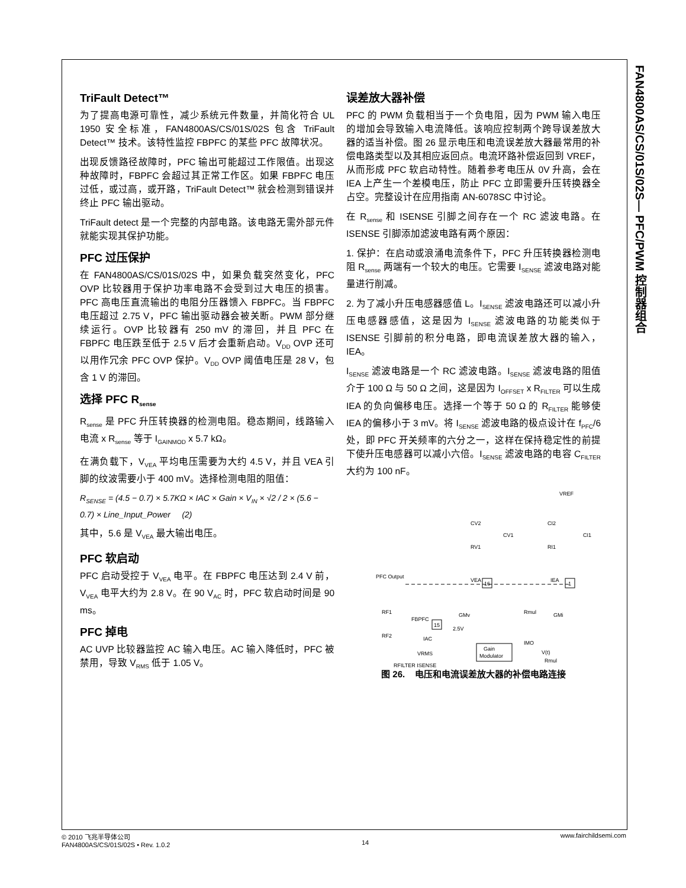FAN4800AS/CS/01S/02S— PFC/PWM 控制器组合
TriFault Detect™
为了提高电源可靠性，减少系统元件数量，并简化符合 UL 1950 安全标准，FAN4800AS/CS/01S/02S 包含 TriFault Detect™ 技术。该特性监控 FBPFC 的某些 PFC 故障状况。
出现反馈路径故障时，PFC 输出可能超过工作限值。出现这种故障时，FBPFC 会超过其正常工作区。如果 FBPFC 电压过低，或过高，或开路，TriFault Detect™ 就会检测到错误并终止 PFC 输出驱动。
TriFault detect 是一个完整的内部电路。该电路无需外部元件就能实现其保护功能。
PFC 过压保护
在 FAN4800AS/CS/01S/02S 中，如果负载突然变化，PFC OVP 比较器用于保护功率电路不会受到过大电压的损害。PFC 高电压直流输出的电阻分压器馈入 FBPFC。当 FBPFC 电压超过 2.75 V，PFC 输出驱动器会被关断。PWM 部分继续运行。OVP 比较器有 250 mV 的滞回，并且 PFC 在 FBPFC 电压跌至低于 2.5 V 后才会重新启动。V<sub>DD</sub> OVP 还可以用作冗余 PFC OVP 保护。V<sub>DD</sub> OVP 阈值电压是 28 V，包含 1 V 的滞回。
选择 PFC R<sub>sense</sub>
R<sub>sense</sub> 是 PFC 升压转换器的检测电阻。稳态期间，线路输入电流 x R<sub>sense</sub> 等于 I<sub>GAINMOD</sub> x 5.7 kΩ。
在满负载下，V<sub>VEA</sub> 平均电压需要为大约 4.5 V，并且 VEA 引脚的纹波需要小于 400 mV。选择检测电阻的阻值：
R<sub>SENSE</sub> = (4.5 − 0.7) × 5.7KΩ × IAC × Gain × V<sub>IN</sub> × √2 / 2 × (5.6 − 0.7) × Line_Input_Power (2)
其中，5.6 是 V<sub>VEA</sub> 最大输出电压。
PFC 软启动
PFC 启动受控于 V<sub>VEA</sub> 电平。在 FBPFC 电压达到 2.4 V 前，V<sub>VEA</sub> 电平大约为 2.8 V。在 90 V<sub>AC</sub> 时，PFC 软启动时间是 90 ms。
PFC 掉电
AC UVP 比较器监控 AC 输入电压。AC 输入降低时，PFC 被禁用，导致 V<sub>RMS</sub> 低于 1.05 V。
误差放大器补偿
PFC 的 PWM 负载相当于一个负电阻，因为 PWM 输入电压的增加会导致输入电流降低。该响应控制两个跨导误差放大器的适当补偿。图 26 显示电压和电流误差放大器最常用的补偿电路类型以及其相应返回点。电流环路补偿返回到 VREF，从而形成 PFC 软启动特性。随着参考电压从 0V 升高，会在 IEA 上产生一个差模电压，防止 PFC 立即需要升压转换器全占空。完整设计在应用指南 AN-6078SC 中讨论。
在 R<sub>sense</sub> 和 ISENSE 引脚之间存在一个 RC 滤波电路。在 ISENSE 引脚添加滤波电路有两个原因：
1. 保护：在启动或浪涌电流条件下，PFC 升压转换器检测电阻 R<sub>sense</sub> 两端有一个较大的电压。它需要 I<sub>SENSE</sub> 滤波电路对能量进行削减。
2. 为了减小升压电感器感值 L。I<sub>SENSE</sub> 滤波电路还可以减小升压电感器感值，这是因为 I<sub>SENSE</sub> 滤波电路的功能类似于 ISENSE 引脚前的积分电路，即电流误差放大器的输入，IEA。
I<sub>SENSE</sub> 滤波电路是一个 RC 滤波电路。I<sub>SENSE</sub> 滤波电路的阻值介于 100 Ω 与 50 Ω 之间，这是因为 I<sub>OFFSET</sub> x R<sub>FILTER</sub> 可以生成 IEA 的负向偏移电压。选择一个等于 50 Ω 的 R<sub>FILTER</sub> 能够使 IEA 的偏移小于 3 mV。将 I<sub>SENSE</sub> 滤波电路的极点设计在 f<sub>PFC</sub>/6 处，即 PFC 开关频率的六分之一，这样在保持稳定性的前提下使升压电感器可以减小六倍。I<sub>SENSE</sub> 滤波电路的电容 C<sub>FILTER</sub> 大约为 100 nF。
VREF
PFC Output
16
1
VEA
IEA
CV2
CV1
RV1
CI2
CI1
RI1
RF1
RF2
FBPFC
15
IAC
VRMS
RFILTER ISENSE
GMv
GMi
Rmul
Gain
Modulator
IMO
V(t)
Rmul
2.5V
图 26. 电压和电流误差放大器的补偿电路连接
© 2010 飞兆半导体公司
FAN4800AS/CS/01S/02S • Rev. 1.0.2
14 www.fairchildsemi.com